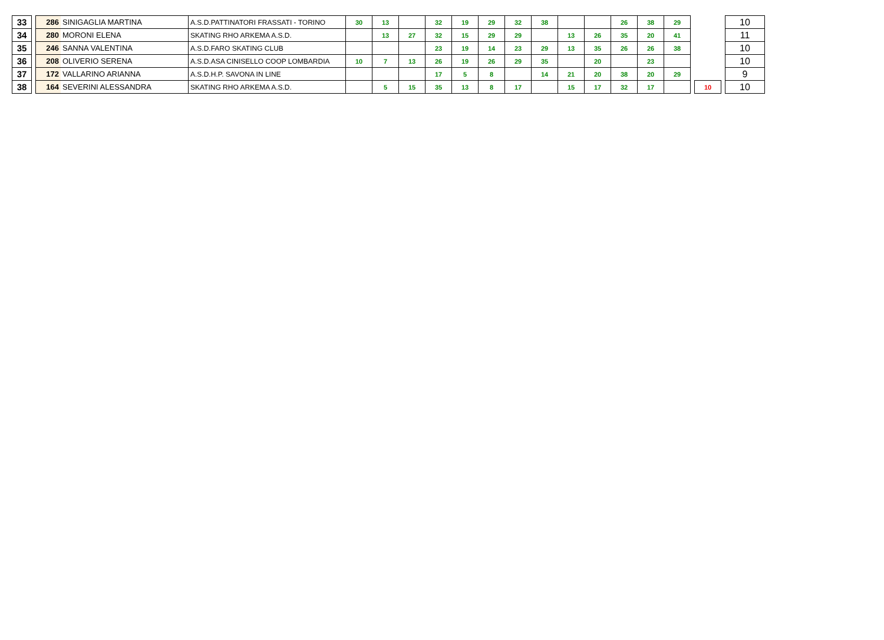| 33 | | 286 | SINIGAGLIA MARTINA | A.S.D.PATTINATORI FRASSATI - TORINO | 30 | 13 | | 32 | 19 | 29 | 32 | 38 | | | 26 | 38 | 29 | | | | 10 |
| 34 | | 280 | MORONI ELENA | SKATING RHO ARKEMA A.S.D. | | 13 | 27 | 32 | 15 | 29 | 29 | | 13 | 26 | 35 | 20 | 41 | | | | 11 |
| 35 | | 246 | SANNA VALENTINA | A.S.D.FARO SKATING CLUB | | | | 23 | 19 | 14 | 23 | 29 | 13 | 35 | 26 | 26 | 38 | | | | 10 |
| 36 | | 208 | OLIVERIO SERENA | A.S.D.ASA CINISELLO COOP LOMBARDIA | 10 | 7 | 13 | 26 | 19 | 26 | 29 | 35 | | 20 | | 23 | | | | | 10 |
| 37 | | 172 | VALLARINO ARIANNA | A.S.D.H.P. SAVONA IN LINE | | | | 17 | 5 | 8 | | 14 | 21 | 20 | 38 | 20 | 29 | | | | 9 |
| 38 | | 164 | SEVERINI ALESSANDRA | SKATING RHO ARKEMA A.S.D. | | 5 | 15 | 35 | 13 | 8 | 17 | | 15 | 17 | 32 | 17 | | | 10 | | 10 |